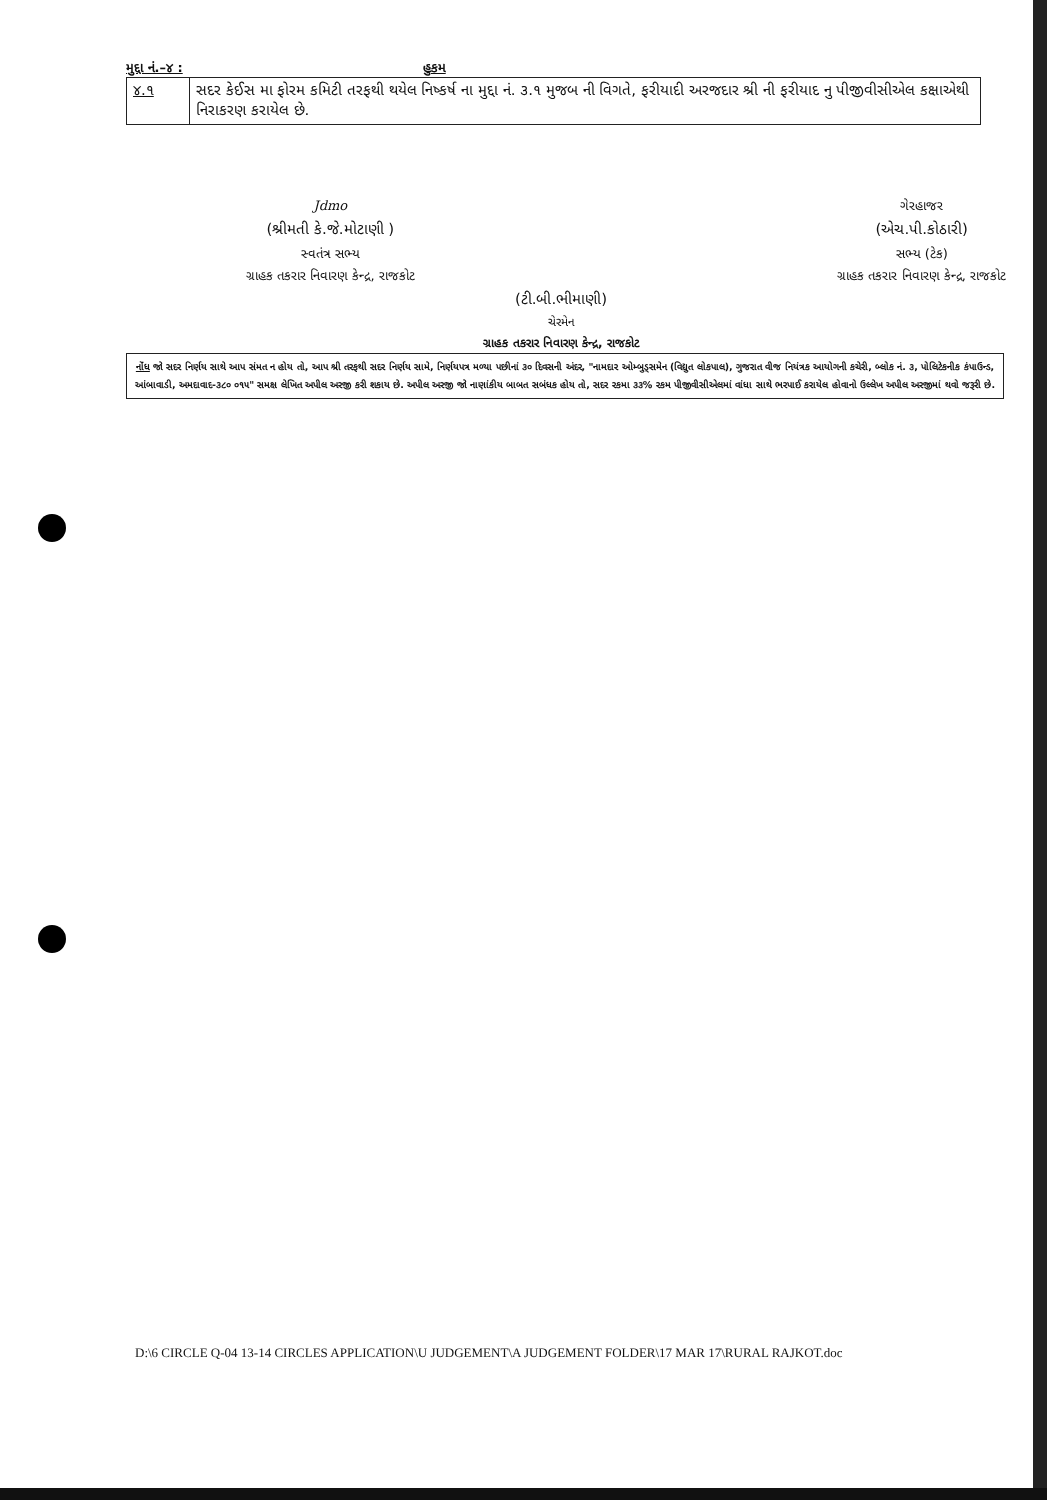મુદ્દા નં.–૪ : હુકમ
| ૪.૧ | સદર કેઈસ મા ફોરમ કમિટી તરફથી થયેલ નિષ્કર્ષ ના મુદ્દા નં. ૩.૧ મુજબ ની વિગતે, ફરીયાદી અરજદાર શ્રી ની ફરીયાદ નુ પીજીવીસીએલ કક્ષાએથી નિરાકરણ કરાયેલ છે. |
Jdmo
(શ્રીમતી કે.જે.મોટાણી )
સ્વતંત્ર સભ્ય
ગ્રાહક તકરાર નિવારણ કેન્દ્ર, રાજકોટ
ગેરહાજર
(એચ.પી.કોઠારી)
સભ્ય (ટેક)
ગ્રાહક તકરાર નિવારણ કેન્દ્ર, રાજકોટ
(ટી.બી.ભીમાણી)
ચેરમેન
ગ્રાહક તકરાર નિવારણ કેન્દ્ર, રાજકોટ
નોંધ જો સદર નિર્ણય સાથે આપ સંમત ન હોય તો, આપ શ્રી તરફથી સદર નિર્ણય સામે, નિર્ણયપત્ર મળ્યા પછીનાં ૩૦ દિવસની અંદર, "નામદાર ઓમ્બુડ્સમેન (વિદ્યુત લોકપાલ), ગુજરાત વીજ નિયંત્રક આયોગની કચેરી, બ્લોક નં. ૩, પોલિટેકનીક કંપાઉન્ડ, આંબાવાડી, અમદાવાદ-૩૮૦ ૦૧૫" સમક્ષ લેખિત અપીલ અરજી કરી શકાય છે. અપીલ અરજી જો નાણાંકીય બાબત સબંધક હોય તો, સદર રકમા ૩૩% રકમ પીજીવીસીએલમાં વાંધા સાથે ભરપાઈ કરાયેલ હોવાનો ઉલ્લેખ અપીલ અરજીમાં થવો જરૂરી છે.
D:\6 CIRCLE Q-04 13-14 CIRCLES APPLICATION\U JUDGEMENT\A JUDGEMENT FOLDER\17 MAR 17\RURAL RAJKOT.doc